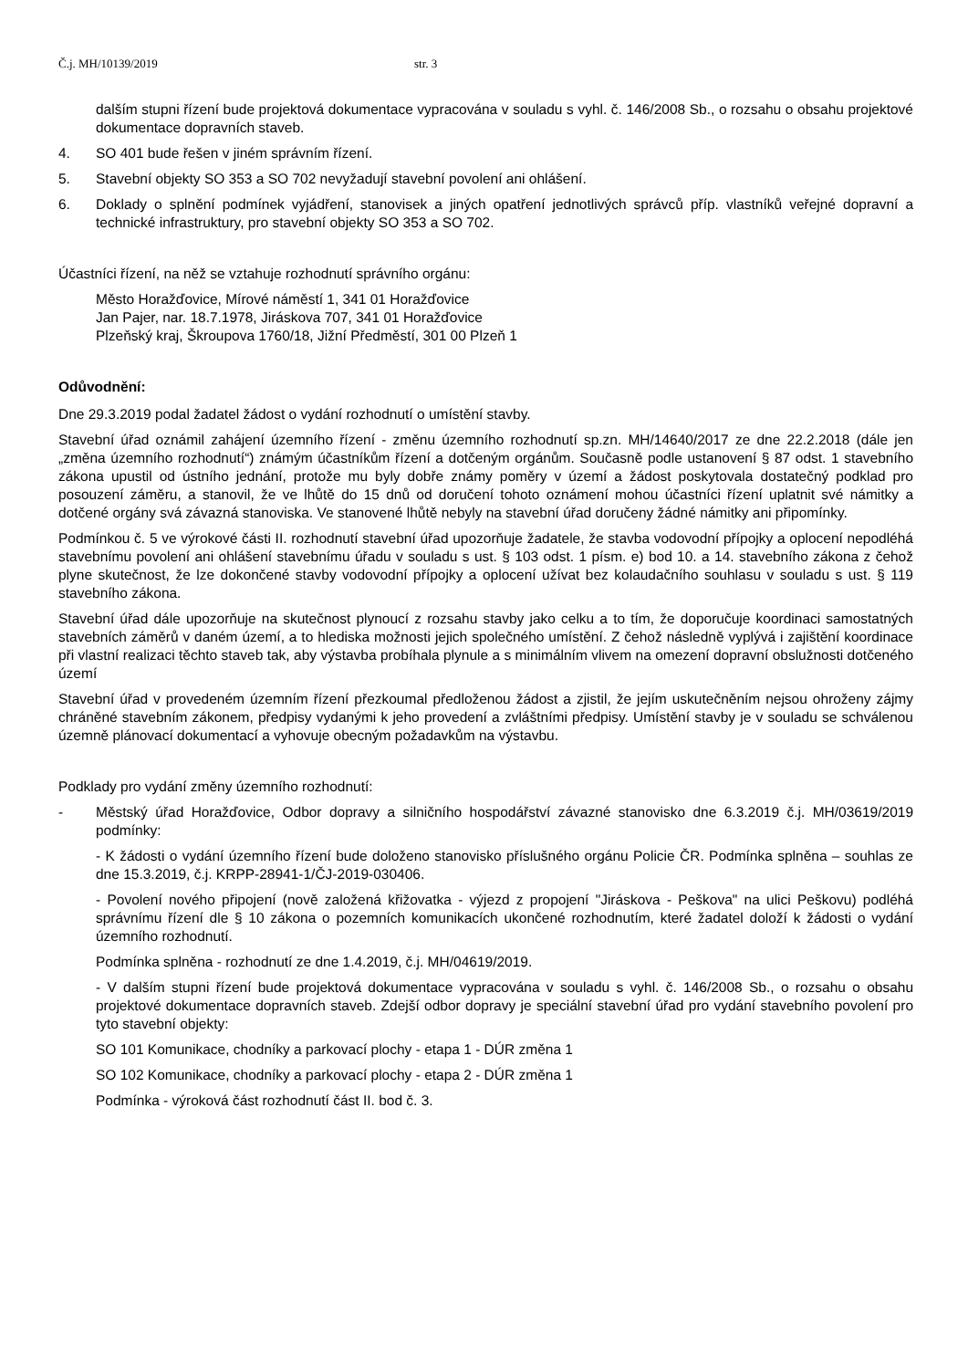Č.j. MH/10139/2019 str. 3
dalším stupni řízení bude projektová dokumentace vypracována v souladu s vyhl. č. 146/2008 Sb., o rozsahu o obsahu projektové dokumentace dopravních staveb.
4. SO 401 bude řešen v jiném správním řízení.
5. Stavební objekty SO 353 a SO 702 nevyžadují stavební povolení ani ohlášení.
6. Doklady o splnění podmínek vyjádření, stanovisek a jiných opatření jednotlivých správců příp. vlastníků veřejné dopravní a technické infrastruktury, pro stavební objekty SO 353 a SO 702.
Účastníci řízení, na něž se vztahuje rozhodnutí správního orgánu:
Město Horažďovice, Mírové náměstí 1, 341 01 Horažďovice
Jan Pajer, nar. 18.7.1978, Jiráskova 707, 341 01 Horažďovice
Plzeňský kraj, Škroupova 1760/18, Jižní Předměstí, 301 00 Plzeň 1
Odůvodnění:
Dne 29.3.2019 podal žadatel žádost o vydání rozhodnutí o umístění stavby.
Stavební úřad oznámil zahájení územního řízení - změnu územního rozhodnutí sp.zn. MH/14640/2017 ze dne 22.2.2018 (dále jen „změna územního rozhodnutí“) známým účastníkům řízení a dotčeným orgánům. Současně podle ustanovení § 87 odst. 1 stavebního zákona upustil od ústního jednání, protože mu byly dobře známy poměry v území a žádost poskytovala dostatečný podklad pro posouzení záměru, a stanovil, že ve lhůtě do 15 dnů od doručení tohoto oznámení mohou účastníci řízení uplatnit své námitky a dotčené orgány svá závazná stanoviska. Ve stanovené lhůtě nebyly na stavební úřad doručeny žádné námitky ani připomínky.
Podmínkou č. 5 ve výrokové části II. rozhodnutí stavební úřad upozorňuje žadatele, že stavba vodovodní přípojky a oplocení nepodléhá stavebnímu povolení ani ohlášení stavebnímu úřadu v souladu s ust. § 103 odst. 1 písm. e) bod 10. a 14. stavebního zákona z čehož plyne skutečnost, že lze dokončené stavby vodovodní přípojky a oplocení užívat bez kolaudačního souhlasu v souladu s ust. § 119 stavebního zákona.
Stavební úřad dále upozorňuje na skutečnost plynoucí z rozsahu stavby jako celku a to tím, že doporučuje koordinaci samostatných stavebních záměrů v daném území, a to hlediska možnosti jejich společného umístění. Z čehož následně vyplývá i zajištění koordinace při vlastní realizaci těchto staveb tak, aby výstavba probíhala plynule a s minimálním vlivem na omezení dopravní obslužnosti dotčeného území
Stavební úřad v provedeném územním řízení přezkoumal předloženou žádost a zjistil, že jejím uskutečněním nejsou ohroženy zájmy chráněné stavebním zákonem, předpisy vydanými k jeho provedení a zvláštními předpisy. Umístění stavby je v souladu se schválenou územně plánovací dokumentací a vyhovuje obecným požadavkům na výstavbu.
Podklady pro vydání změny územního rozhodnutí:
- Městský úřad Horažďovice, Odbor dopravy a silničního hospodářství závazné stanovisko dne 6.3.2019 č.j. MH/03619/2019 podmínky:
- K žádosti o vydání územního řízení bude doloženo stanovisko příslušného orgánu Policie ČR. Podmínka splněna – souhlas ze dne 15.3.2019, č.j. KRPP-28941-1/ČJ-2019-030406.
- Povolení nového připojení (nově založená křižovatka - výjezd z propojení "Jiráskova - Peškova" na ulici Peškovu) podléhá správnímu řízení dle § 10 zákona o pozemních komunikacích ukončené rozhodnutím, které žadatel doloží k žádosti o vydání územního rozhodnutí.
Podmínka splněna - rozhodnutí ze dne 1.4.2019, č.j. MH/04619/2019.
- V dalším stupni řízení bude projektová dokumentace vypracována v souladu s vyhl. č. 146/2008 Sb., o rozsahu o obsahu projektové dokumentace dopravních staveb. Zdejší odbor dopravy je speciální stavební úřad pro vydání stavebního povolení pro tyto stavební objekty:
SO 101 Komunikace, chodníky a parkovací plochy - etapa 1 - DÚR změna 1
SO 102 Komunikace, chodníky a parkovací plochy - etapa 2 - DÚR změna 1
Podmínka - výroková část rozhodnutí část II. bod č. 3.